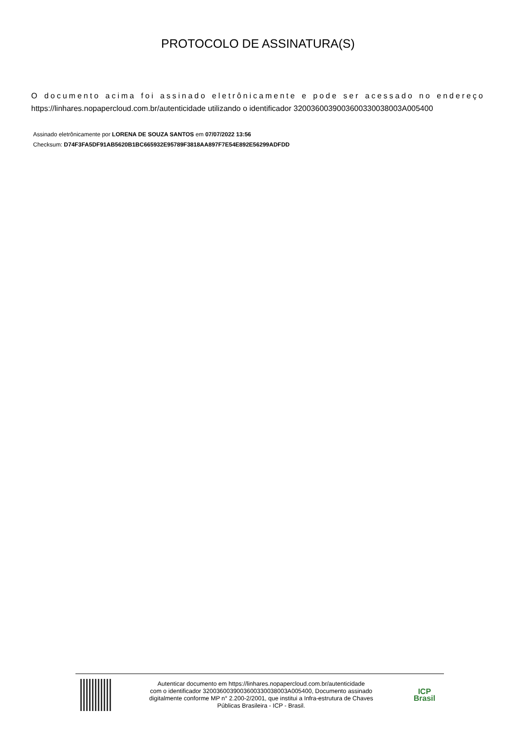PROTOCOLO DE ASSINATURA(S)
O documento acima foi assinado eletrônicamente e pode ser acessado no endereço https://linhares.nopapercloud.com.br/autenticidade utilizando o identificador 320036003900360033003800​3A005400
Assinado eletrônicamente por LORENA DE SOUZA SANTOS em 07/07/2022 13:56
Checksum: D74F3FA5DF91AB5620B1BC665932E95789F3818AA897F7E54E892E56299ADFDD
Autenticar documento em https://linhares.nopapercloud.com.br/autenticidade
com o identificador 3200360039003600330038003A005400, Documento assinado
digitalmente conforme MP n° 2.200-2/2001, que institui a Infra-estrutura de Chaves
Públicas Brasileira - ICP - Brasil.
ICP
Brasil